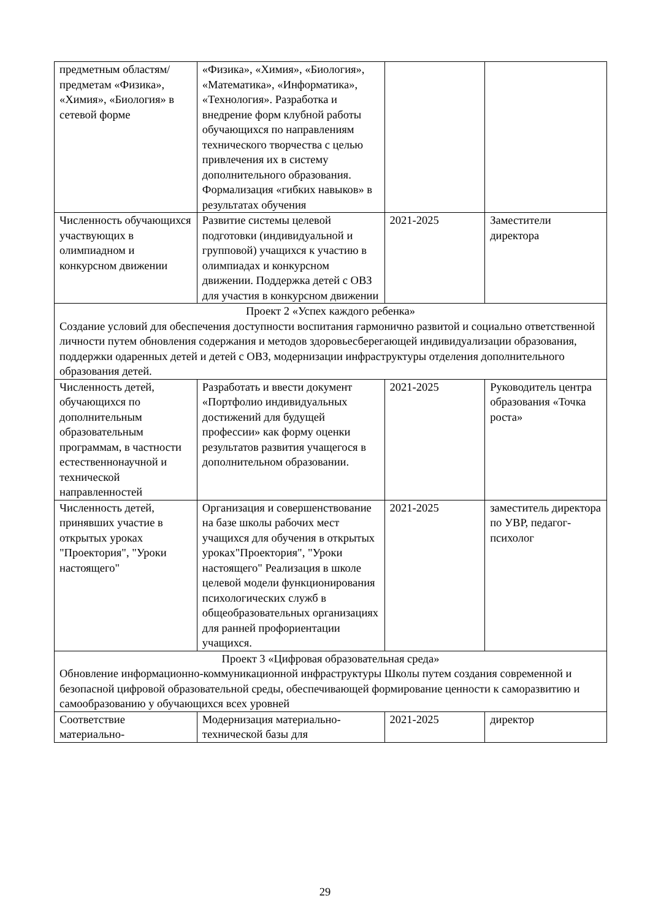| предметным областям/предметам «Физика», «Химия», «Биология» в сетевой форме | «Физика», «Химия», «Биология», «Математика», «Информатика», «Технология». Разработка и внедрение форм клубной работы обучающихся по направлениям технического творчества с целью привлечения их в систему дополнительного образования. Формализация «гибких навыков» в результатах обучения | | |
| Численность обучающихся участвующих в олимпиадном и конкурсном движении | Развитие системы целевой подготовки (индивидуальной и групповой) учащихся к участию в олимпиадах и конкурсном движении. Поддержка детей с ОВЗ для участия в конкурсном движении | 2021-2025 | Заместители директора |
| Проект 2 «Успех каждого ребенка» Создание условий для обеспечения доступности воспитания гармонично развитой и социально ответственной личности путем обновления содержания и методов здоровьесберегающей индивидуализации образования, поддержки одаренных детей и детей с ОВЗ, модернизации инфраструктуры отделения дополнительного образования детей. | | | |
| Численность детей, обучающихся по дополнительным образовательным программам, в частности естественнонаучной и технической направленностей | Разработать и ввести документ «Портфолио индивидуальных достижений для будущей профессии» как форму оценки результатов развития учащегося в дополнительном образовании. | 2021-2025 | Руководитель центра образования «Точка роста» |
| Численность детей, принявших участие в открытых уроках "Проектория", "Уроки настоящего" | Организация и совершенствование на базе школы рабочих мест учащихся для обучения в открытых уроках"Проектория", "Уроки настоящего" Реализация в школе целевой модели функционирования психологических служб в общеобразовательных организациях для ранней профориентации учащихся. | 2021-2025 | заместитель директора по УВР, педагог-психолог |
| Проект 3 «Цифровая образовательная среда» Обновление информационно-коммуникационной инфраструктуры Школы путем создания современной и безопасной цифровой образовательной среды, обеспечивающей формирование ценности к саморазвитию и самообразованию у обучающихся всех уровней | | | |
| Соответствие материально- | Модернизация материально-технической базы для | 2021-2025 | директор |
29